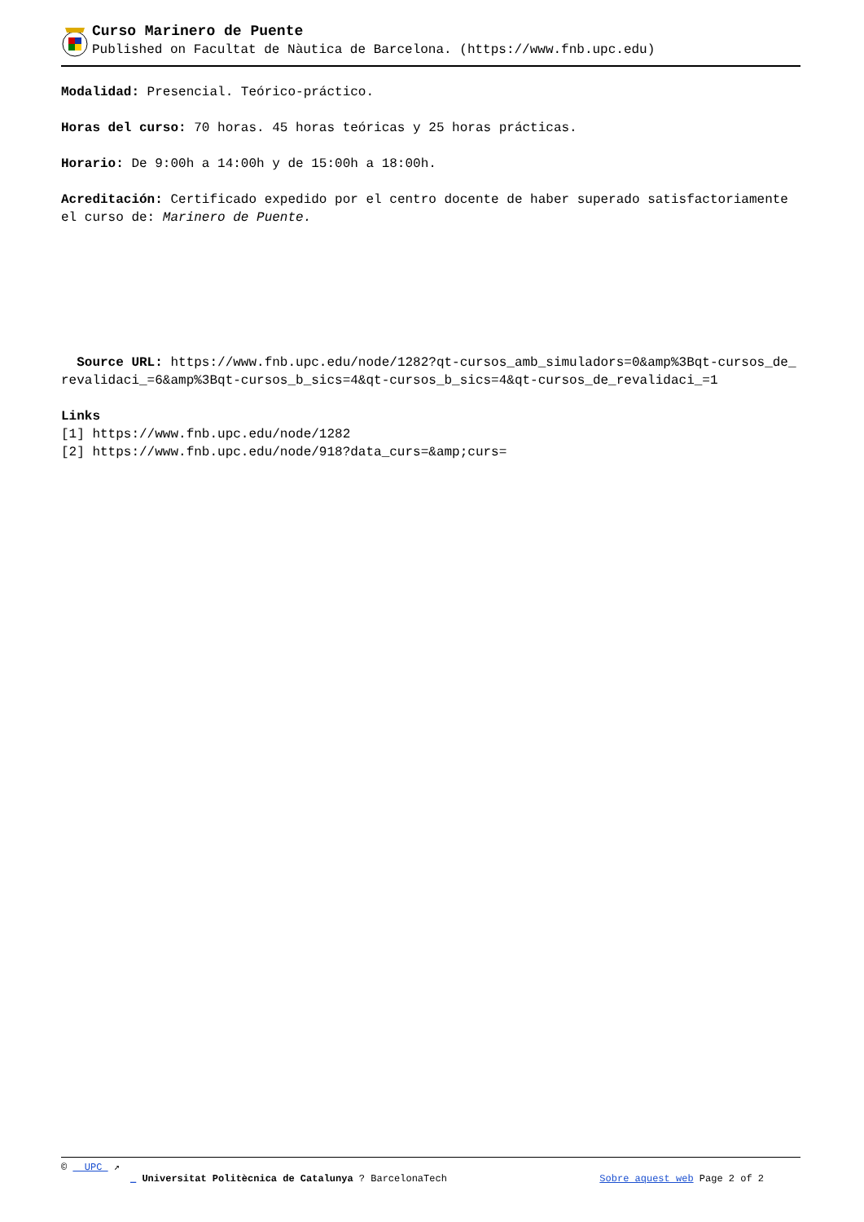Curso Marinero de Puente
Published on Facultat de Nàutica de Barcelona. (https://www.fnb.upc.edu)
Modalidad: Presencial. Teórico-práctico.
Horas del curso: 70 horas. 45 horas teóricas y 25 horas prácticas.
Horario: De 9:00h a 14:00h y de 15:00h a 18:00h.
Acreditación: Certificado expedido por el centro docente de haber superado satisfactoriamente el curso de: Marinero de Puente.
Source URL: https://www.fnb.upc.edu/node/1282?qt-cursos_amb_simuladors=0&amp%3Bqt-cursos_de_revalidaci_=6&amp%3Bqt-cursos_b_sics=4&qt-cursos_b_sics=4&qt-cursos_de_revalidaci_=1
Links
[1] https://www.fnb.upc.edu/node/1282
[2] https://www.fnb.upc.edu/node/918?data_curs=&amp;curs=
© UPC ↗
_ Universitat Politècnica de Catalunya ? BarcelonaTech Sobre aquest web Page 2 of 2